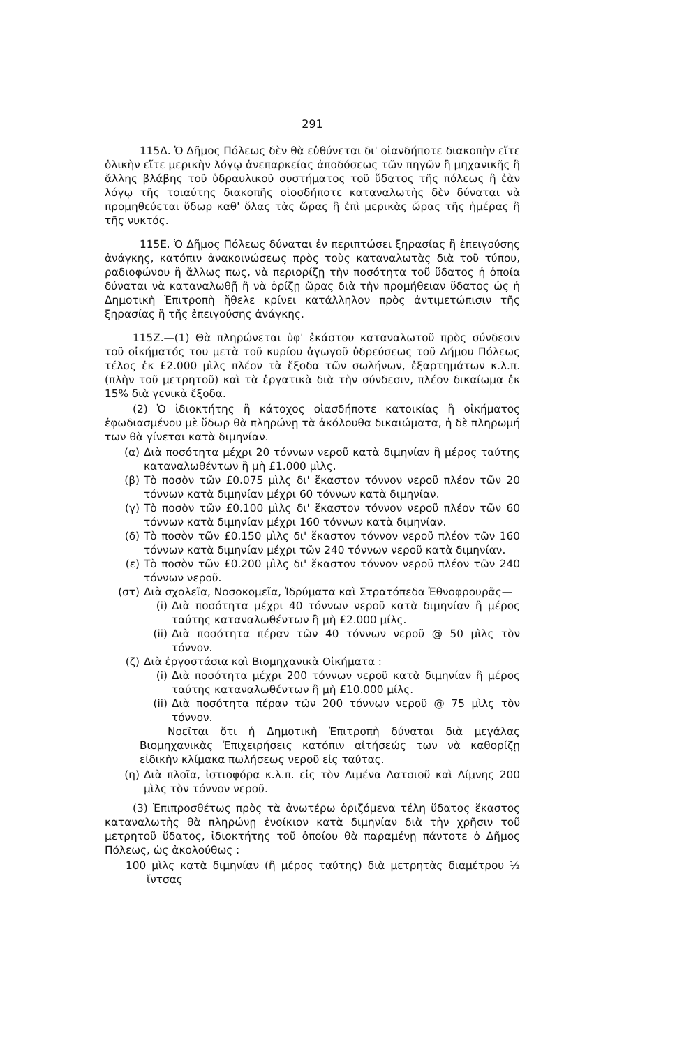291
115Δ. Ὁ Δῆμος Πόλεως δὲν θὰ εὐθύνεται δι' οἱανδήποτε διακοπὴν εἴτε ὁλικὴν εἴτε μερικὴν λόγῳ ἀνεπαρκείας ἀποδόσεως τῶν πηγῶν ἢ μηχανικῆς ἢ ἄλλης βλάβης τοῦ ὑδραυλικοῦ συστήματος τοῦ ὕδατος τῆς πόλεως ἢ ἐὰν λόγῳ τῆς τοιαύτης διακοπῆς οἱοσδήποτε καταναλωτὴς δὲν δύναται νὰ προμηθεύεται ὕδωρ καθ' ὅλας τὰς ὥρας ἢ ἐπὶ μερικὰς ὥρας τῆς ἡμέρας ἢ τῆς νυκτός.
115Ε. Ὁ Δῆμος Πόλεως δύναται ἐν περιπτώσει ξηρασίας ἢ ἐπειγούσης ἀνάγκης, κατόπιν ἀνακοινώσεως πρὸς τοὺς καταναλωτὰς διὰ τοῦ τύπου, ραδιοφώνου ἢ ἄλλως πως, νὰ περιορίζῃ τὴν ποσότητα τοῦ ὕδατος ἡ ὁποία δύναται νὰ καταναλωθῇ ἢ νὰ ὁρίζῃ ὥρας διὰ τὴν προμήθειαν ὕδατος ὡς ἡ Δημοτικὴ Ἐπιτροπὴ ἤθελε κρίνει κατάλληλον πρὸς ἀντιμετώπισιν τῆς ξηρασίας ἢ τῆς ἐπειγούσης ἀνάγκης.
115Ζ.—(1) Θὰ πληρώνεται ὑφ' ἑκάστου καταναλωτοῦ πρὸς σύνδεσιν τοῦ οἰκήματός του μετὰ τοῦ κυρίου ἀγωγοῦ ὑδρεύσεως τοῦ Δήμου Πόλεως τέλος ἐκ £2.000 μὶλς πλέον τὰ ἔξοδα τῶν σωλήνων, ἐξαρτημάτων κ.λ.π. (πλὴν τοῦ μετρητοῦ) καὶ τὰ ἐργατικὰ διὰ τὴν σύνδεσιν, πλέον δικαίωμα ἐκ 15% διὰ γενικὰ ἔξοδα.
(2) Ὁ ἰδιοκτήτης ἢ κάτοχος οἱασδήποτε κατοικίας ἢ οἰκήματος ἐφωδιασμένου μὲ ὕδωρ θὰ πληρώνῃ τὰ ἀκόλουθα δικαιώματα, ἡ δὲ πληρωμή των θὰ γίνεται κατὰ διμηνίαν.
(α) Διὰ ποσότητα μέχρι 20 τόννων νεροῦ κατὰ διμηνίαν ἢ μέρος ταύτης καταναλωθέντων ἢ μὴ £1.000 μὶλς.
(β) Τὸ ποσὸν τῶν £0.075 μὶλς δι' ἕκαστον τόννον νεροῦ πλέον τῶν 20 τόννων κατὰ διμηνίαν μέχρι 60 τόννων κατὰ διμηνίαν.
(γ) Τὸ ποσὸν τῶν £0.100 μὶλς δι' ἕκαστον τόννον νεροῦ πλέον τῶν 60 τόννων κατὰ διμηνίαν μέχρι 160 τόννων κατὰ διμηνίαν.
(δ) Τὸ ποσὸν τῶν £0.150 μὶλς δι' ἕκαστον τόννον νεροῦ πλέον τῶν 160 τόννων κατὰ διμηνίαν μέχρι τῶν 240 τόννων νεροῦ κατὰ διμηνίαν.
(ε) Τὸ ποσὸν τῶν £0.200 μὶλς δι' ἕκαστον τόννον νεροῦ πλέον τῶν 240 τόννων νεροῦ.
(στ) Διὰ σχολεῖα, Νοσοκομεῖα, Ἱδρύματα καὶ Στρατόπεδα Ἐθνοφρουρᾶς—
(i) Διὰ ποσότητα μέχρι 40 τόννων νεροῦ κατὰ διμηνίαν ἢ μέρος ταύτης καταναλωθέντων ἢ μὴ £2.000 μίλς.
(ii) Διὰ ποσότητα πέραν τῶν 40 τόννων νεροῦ @ 50 μὶλς τὸν τόννον.
(ζ) Διὰ ἐργοστάσια καὶ Βιομηχανικὰ Οἰκήματα :
(i) Διὰ ποσότητα μέχρι 200 τόννων νεροῦ κατὰ διμηνίαν ἢ μέρος ταύτης καταναλωθέντων ἢ μὴ £10.000 μίλς.
(ii) Διὰ ποσότητα πέραν τῶν 200 τόννων νεροῦ @ 75 μὶλς τὸν τόννον.
Νοεῖται ὅτι ἡ Δημοτικὴ Ἐπιτροπὴ δύναται διὰ μεγάλας Βιομηχανικὰς Ἐπιχειρήσεις κατόπιν αἰτήσεώς των νὰ καθορίζῃ εἰδικὴν κλίμακα πωλήσεως νεροῦ εἰς ταύτας.
(η) Διὰ πλοῖα, ἱστιοφόρα κ.λ.π. εἰς τὸν Λιμένα Λατσιοῦ καὶ Λίμνης 200 μὶλς τὸν τόννον νεροῦ.
(3) Ἐπιπροσθέτως πρὸς τὰ ἀνωτέρω ὁριζόμενα τέλη ὕδατος ἕκαστος καταναλωτὴς θὰ πληρώνῃ ἐνοίκιον κατὰ διμηνίαν διὰ τὴν χρῆσιν τοῦ μετρητοῦ ὕδατος, ἰδιοκτήτης τοῦ ὁποίου θὰ παραμένῃ πάντοτε ὁ Δῆμος Πόλεως, ὡς ἀκολούθως :
100 μὶλς κατὰ διμηνίαν (ἢ μέρος ταύτης) διὰ μετρητὰς διαμέτρου ½ ἴντσας